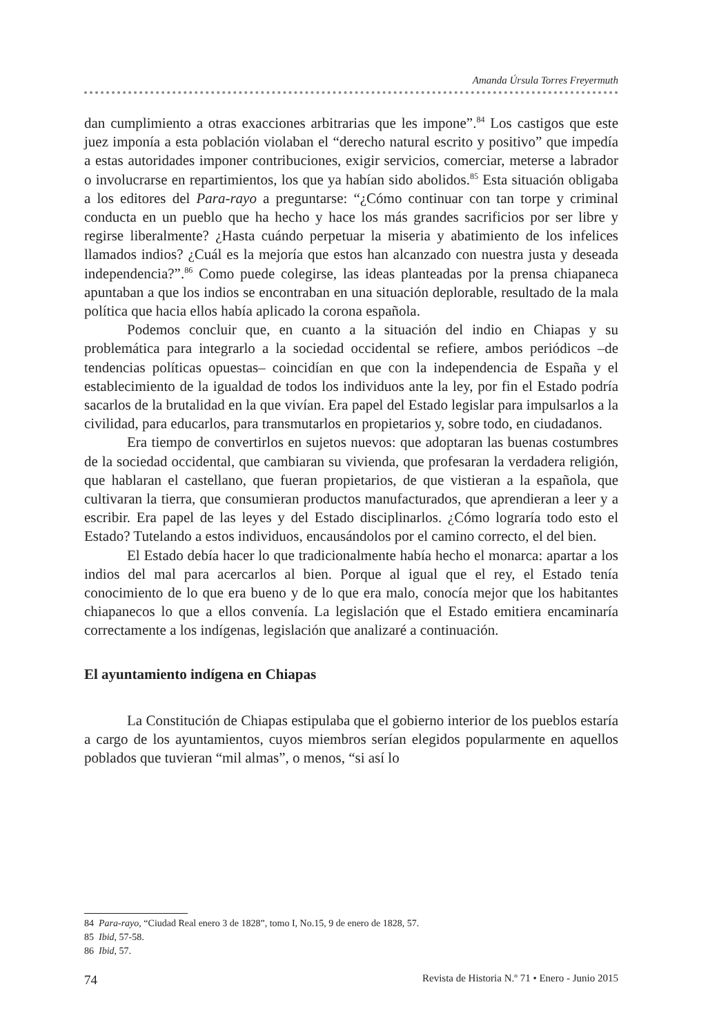Amanda Úrsula Torres Freyermuth
dan cumplimiento a otras exacciones arbitrarias que les impone”.<sup>84</sup> Los castigos que este juez imponía a esta población violaban el “derecho natural escrito y positivo” que impedía a estas autoridades imponer contribuciones, exigir servicios, comerciar, meterse a labrador o involucrarse en repartimientos, los que ya habían sido abolidos.<sup>85</sup> Esta situación obligaba a los editores del Para-rayo a preguntarse: “¿Cómo continuar con tan torpe y criminal conducta en un pueblo que ha hecho y hace los más grandes sacrificios por ser libre y regirse liberalmente? ¿Hasta cuándo perpetuar la miseria y abatimiento de los infelices llamados indios? ¿Cuál es la mejoría que estos han alcanzado con nuestra justa y deseada independencia?”.<sup>86</sup> Como puede colegirse, las ideas planteadas por la prensa chiapaneca apuntaban a que los indios se encontraban en una situación deplorable, resultado de la mala política que hacia ellos había aplicado la corona española.
Podemos concluir que, en cuanto a la situación del indio en Chiapas y su problemática para integrarlo a la sociedad occidental se refiere, ambos periódicos –de tendencias políticas opuestas– coincidían en que con la independencia de España y el establecimiento de la igualdad de todos los individuos ante la ley, por fin el Estado podría sacarlos de la brutalidad en la que vivían. Era papel del Estado legislar para impulsarlos a la civilidad, para educarlos, para transmutarlos en propietarios y, sobre todo, en ciudadanos.
Era tiempo de convertirlos en sujetos nuevos: que adoptaran las buenas costumbres de la sociedad occidental, que cambiaran su vivienda, que profesaran la verdadera religión, que hablaran el castellano, que fueran propietarios, de que vistieran a la española, que cultivaran la tierra, que consumieran productos manufacturados, que aprendieran a leer y a escribir. Era papel de las leyes y del Estado disciplinarlos. ¿Cómo lograría todo esto el Estado? Tutelando a estos individuos, encausándolos por el camino correcto, el del bien.
El Estado debía hacer lo que tradicionalmente había hecho el monarca: apartar a los indios del mal para acercarlos al bien. Porque al igual que el rey, el Estado tenía conocimiento de lo que era bueno y de lo que era malo, conocía mejor que los habitantes chiapanecos lo que a ellos convenía. La legislación que el Estado emitiera encaminaría correctamente a los indígenas, legislación que analizaré a continuación.
El ayuntamiento indígena en Chiapas
La Constitución de Chiapas estipulaba que el gobierno interior de los pueblos estaría a cargo de los ayuntamientos, cuyos miembros serían elegidos popularmente en aquellos poblados que tuvieran “mil almas”, o menos, “si así lo
84 Para-rayo, “Ciudad Real enero 3 de 1828”, tomo I, No.15, 9 de enero de 1828, 57.
85 Ibid, 57-58.
86 Ibid, 57.
74 Revista de Historia N.º 71 • Enero - Junio 2015